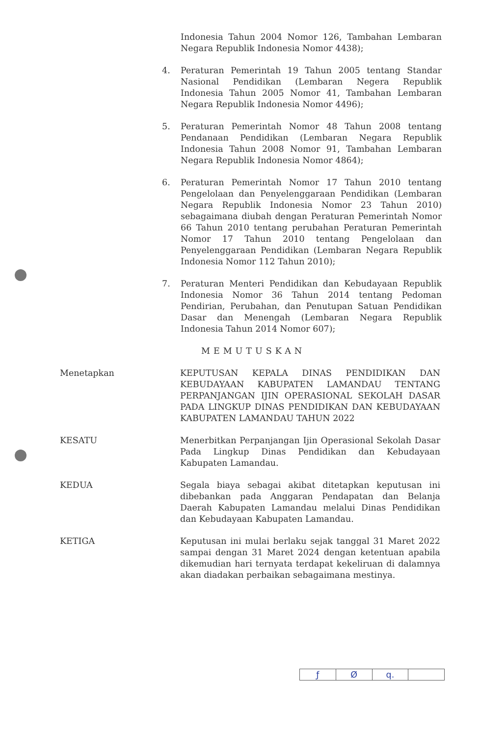Indonesia Tahun 2004 Nomor 126, Tambahan Lembaran Negara Republik Indonesia Nomor 4438);
4. Peraturan Pemerintah 19 Tahun 2005 tentang Standar Nasional Pendidikan (Lembaran Negera Republik Indonesia Tahun 2005 Nomor 41, Tambahan Lembaran Negara Republik Indonesia Nomor 4496);
5. Peraturan Pemerintah Nomor 48 Tahun 2008 tentang Pendanaan Pendidikan (Lembaran Negara Republik Indonesia Tahun 2008 Nomor 91, Tambahan Lembaran Negara Republik Indonesia Nomor 4864);
6. Peraturan Pemerintah Nomor 17 Tahun 2010 tentang Pengelolaan dan Penyelenggaraan Pendidikan (Lembaran Negara Republik Indonesia Nomor 23 Tahun 2010) sebagaimana diubah dengan Peraturan Pemerintah Nomor 66 Tahun 2010 tentang perubahan Peraturan Pemerintah Nomor 17 Tahun 2010 tentang Pengelolaan dan Penyelenggaraan Pendidikan (Lembaran Negara Republik Indonesia Nomor 112 Tahun 2010);
7. Peraturan Menteri Pendidikan dan Kebudayaan Republik Indonesia Nomor 36 Tahun 2014 tentang Pedoman Pendirian, Perubahan, dan Penutupan Satuan Pendidikan Dasar dan Menengah (Lembaran Negara Republik Indonesia Tahun 2014 Nomor 607);
MEMUTUSKAN
Menetapkan KEPUTUSAN KEPALA DINAS PENDIDIKAN DAN KEBUDAYAAN KABUPATEN LAMANDAU TENTANG PERPANJANGAN IJIN OPERASIONAL SEKOLAH DASAR PADA LINGKUP DINAS PENDIDIKAN DAN KEBUDAYAAN KABUPATEN LAMANDAU TAHUN 2022
KESATU Menerbitkan Perpanjangan Ijin Operasional Sekolah Dasar Pada Lingkup Dinas Pendidikan dan Kebudayaan Kabupaten Lamandau.
KEDUA Segala biaya sebagai akibat ditetapkan keputusan ini dibebankan pada Anggaran Pendapatan dan Belanja Daerah Kabupaten Lamandau melalui Dinas Pendidikan dan Kebudayaan Kabupaten Lamandau.
KETIGA Keputusan ini mulai berlaku sejak tanggal 31 Maret 2022 sampai dengan 31 Maret 2024 dengan ketentuan apabila dikemudian hari ternyata terdapat kekeliruan di dalamnya akan diadakan perbaikan sebagaimana mestinya.
ƒ Ø q.